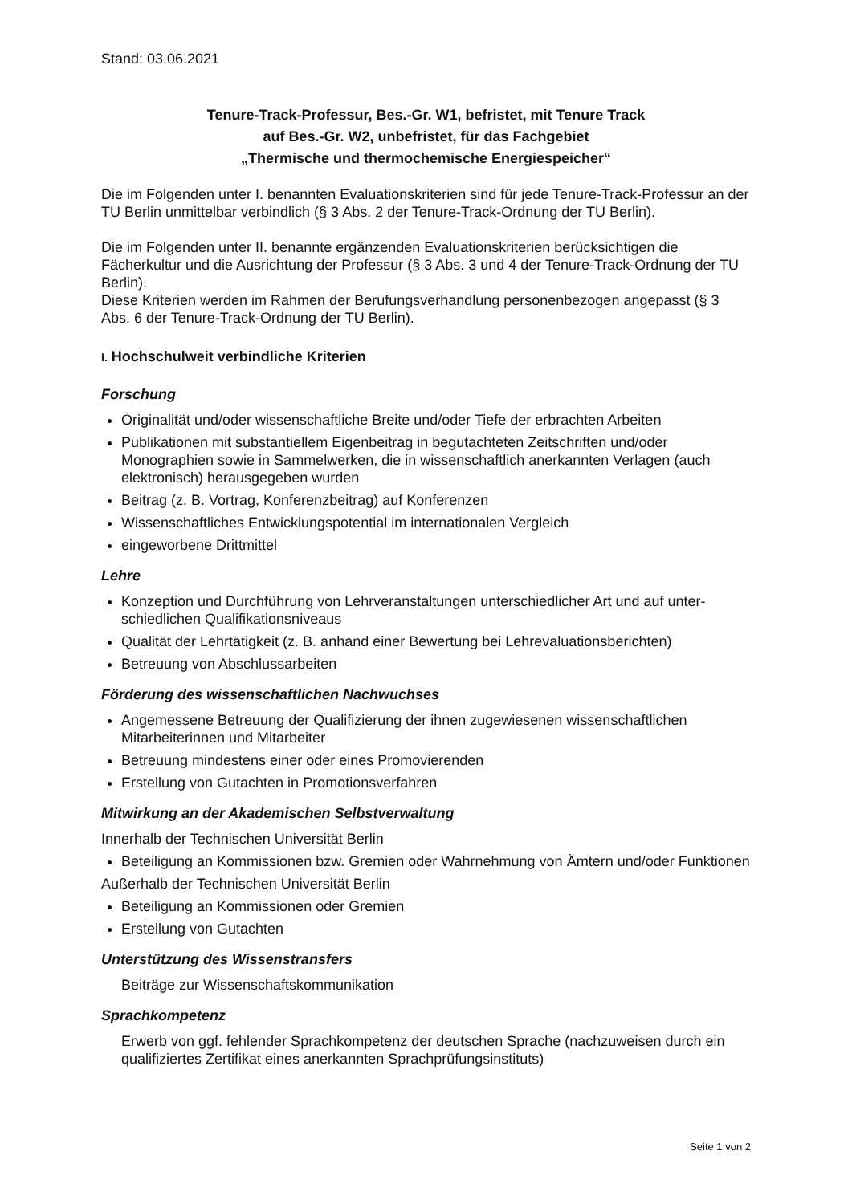Stand: 03.06.2021
Tenure-Track-Professur, Bes.-Gr. W1, befristet, mit Tenure Track
auf Bes.-Gr. W2, unbefristet, für das Fachgebiet
„Thermische und thermochemische Energiespeicher“
Die im Folgenden unter I. benannten Evaluationskriterien sind für jede Tenure-Track-Professur an der TU Berlin unmittelbar verbindlich (§ 3 Abs. 2 der Tenure-Track-Ordnung der TU Berlin).
Die im Folgenden unter II. benannte ergänzenden Evaluationskriterien berücksichtigen die Fächerkultur und die Ausrichtung der Professur (§ 3 Abs. 3 und 4 der Tenure-Track-Ordnung der TU Berlin).
Diese Kriterien werden im Rahmen der Berufungsverhandlung personenbezogen angepasst (§ 3 Abs. 6 der Tenure-Track-Ordnung der TU Berlin).
I. Hochschulweit verbindliche Kriterien
Forschung
Originalität und/oder wissenschaftliche Breite und/oder Tiefe der erbrachten Arbeiten
Publikationen mit substantiellem Eigenbeitrag in begutachteten Zeitschriften und/oder Monographien sowie in Sammelwerken, die in wissenschaftlich anerkannten Verlagen (auch elektronisch) herausgegeben wurden
Beitrag (z. B. Vortrag, Konferenzbeitrag) auf Konferenzen
Wissenschaftliches Entwicklungspotential im internationalen Vergleich
eingeworbene Drittmittel
Lehre
Konzeption und Durchführung von Lehrveranstaltungen unterschiedlicher Art und auf unter- schiedlichen Qualifikationsniveaus
Qualität der Lehrtätigkeit (z. B. anhand einer Bewertung bei Lehrevaluationsberichten)
Betreuung von Abschlussarbeiten
Förderung des wissenschaftlichen Nachwuchses
Angemessene Betreuung der Qualifizierung der ihnen zugewiesenen wissenschaftlichen Mitarbeiterinnen und Mitarbeiter
Betreuung mindestens einer oder eines Promovierenden
Erstellung von Gutachten in Promotionsverfahren
Mitwirkung an der Akademischen Selbstverwaltung
Innerhalb der Technischen Universität Berlin
Beteiligung an Kommissionen bzw. Gremien oder Wahrnehmung von Ämtern und/oder Funktionen
Außerhalb der Technischen Universität Berlin
Beteiligung an Kommissionen oder Gremien
Erstellung von Gutachten
Unterstützung des Wissenstransfers
Beiträge zur Wissenschaftskommunikation
Sprachkompetenz
Erwerb von ggf. fehlender Sprachkompetenz der deutschen Sprache (nachzuweisen durch ein qualifiziertes Zertifikat eines anerkannten Sprachprüfungsinstituts)
Seite 1 von 2